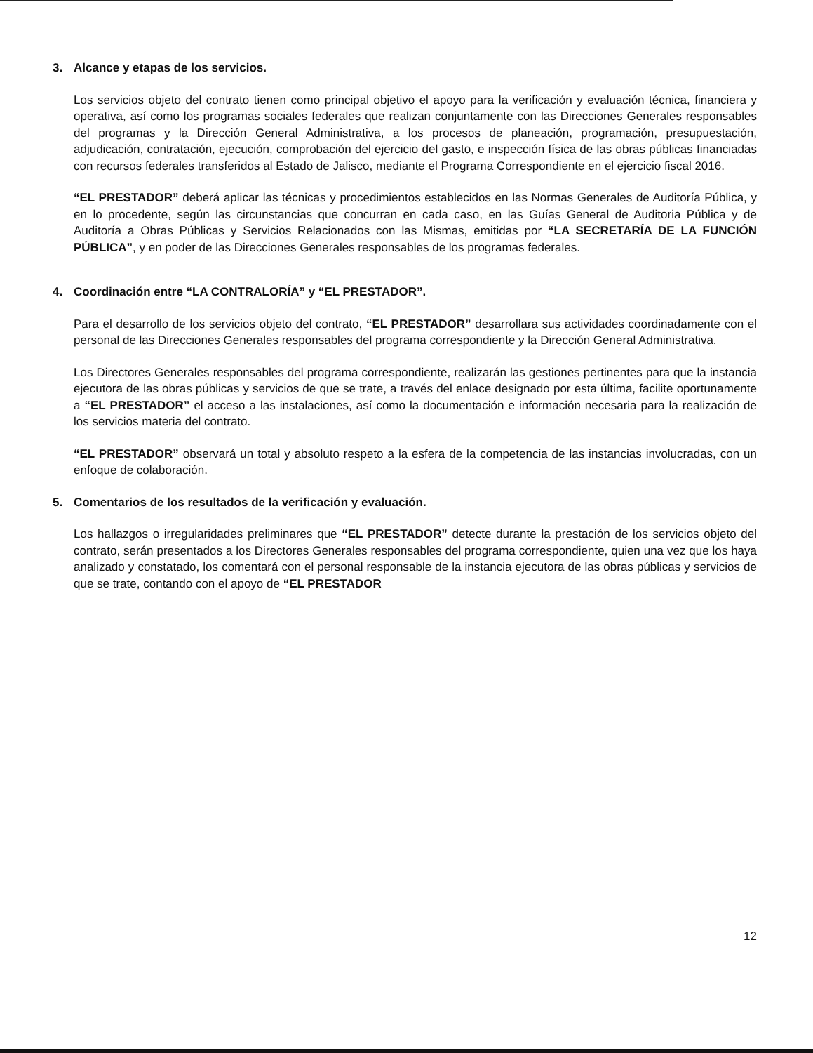3. Alcance y etapas de los servicios.
Los servicios objeto del contrato tienen como principal objetivo el apoyo para la verificación y evaluación técnica, financiera y operativa, así como los programas sociales federales que realizan conjuntamente con las Direcciones Generales responsables del programas y la Dirección General Administrativa, a los procesos de planeación, programación, presupuestación, adjudicación, contratación, ejecución, comprobación del ejercicio del gasto, e inspección física de las obras públicas financiadas con recursos federales transferidos al Estado de Jalisco, mediante el Programa Correspondiente en el ejercicio fiscal 2016.
“EL PRESTADOR” deberá aplicar las técnicas y procedimientos establecidos en las Normas Generales de Auditoría Pública, y en lo procedente, según las circunstancias que concurran en cada caso, en las Guías General de Auditoria Pública y de Auditoría a Obras Públicas y Servicios Relacionados con las Mismas, emitidas por “LA SECRETARÍA DE LA FUNCIÓN PÚBLICA”, y en poder de las Direcciones Generales responsables de los programas federales.
4. Coordinación entre “LA CONTRALORÍA” y “EL PRESTADOR”.
Para el desarrollo de los servicios objeto del contrato, “EL PRESTADOR” desarrollara sus actividades coordinadamente con el personal de las Direcciones Generales responsables del programa correspondiente y la Dirección General Administrativa.
Los Directores Generales responsables del programa correspondiente, realizarán las gestiones pertinentes para que la instancia ejecutora de las obras públicas y servicios de que se trate, a través del enlace designado por esta última, facilite oportunamente a “EL PRESTADOR” el acceso a las instalaciones, así como la documentación e información necesaria para la realización de los servicios materia del contrato.
“EL PRESTADOR” observará un total y absoluto respeto a la esfera de la competencia de las instancias involucradas, con un enfoque de colaboración.
5. Comentarios de los resultados de la verificación y evaluación.
Los hallazgos o irregularidades preliminares que “EL PRESTADOR” detecte durante la prestación de los servicios objeto del contrato, serán presentados a los Directores Generales responsables del programa correspondiente, quien una vez que los haya analizado y constatado, los comentará con el personal responsable de la instancia ejecutora de las obras públicas y servicios de que se trate, contando con el apoyo de “EL PRESTADOR
12